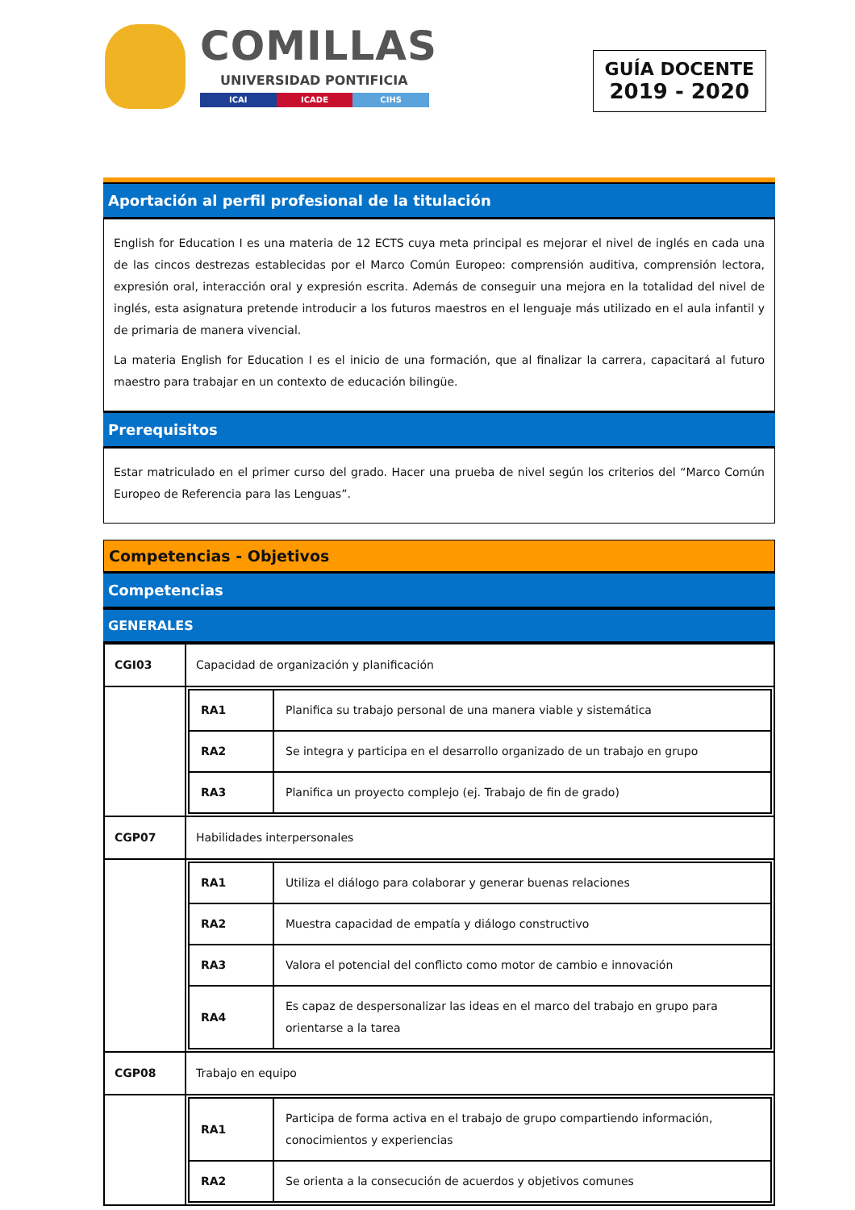COMILLAS
UNIVERSIDAD PONTIFICIA
ICAI ICADE CIHS
GUÍA DOCENTE
2019 - 2020
Aportación al perfil profesional de la titulación
English for Education I es una materia de 12 ECTS cuya meta principal es mejorar el nivel de inglés en cada una de las cincos destrezas establecidas por el Marco Común Europeo: comprensión auditiva, comprensión lectora, expresión oral, interacción oral y expresión escrita. Además de conseguir una mejora en la totalidad del nivel de inglés, esta asignatura pretende introducir a los futuros maestros en el lenguaje más utilizado en el aula infantil y de primaria de manera vivencial.
La materia English for Education I es el inicio de una formación, que al finalizar la carrera, capacitará al futuro maestro para trabajar en un contexto de educación bilingüe.
Prerequisitos
Estar matriculado en el primer curso del grado. Hacer una prueba de nivel según los criterios del “Marco Común Europeo de Referencia para las Lenguas”.
Competencias - Objetivos
Competencias
GENERALES
| CGI03 | Capacidad de organización y planificación |
| | / RA1 / Planifica su trabajo personal de una manera viable y sistemática / / RA2 / Se integra y participa en el desarrollo organizado de un trabajo en grupo / / RA3 / Planifica un proyecto complejo (ej. Trabajo de fin de grado) / |
| CGP07 | Habilidades interpersonales |
| | / RA1 / Utiliza el diálogo para colaborar y generar buenas relaciones / / RA2 / Muestra capacidad de empatía y diálogo constructivo / / RA3 / Valora el potencial del conflicto como motor de cambio e innovación / / RA4 / Es capaz de despersonalizar las ideas en el marco del trabajo en grupo para orientarse a la tarea / |
| CGP08 | Trabajo en equipo |
| | / RA1 / Participa de forma activa en el trabajo de grupo compartiendo información, conocimientos y experiencias / / RA2 / Se orienta a la consecución de acuerdos y objetivos comunes / |